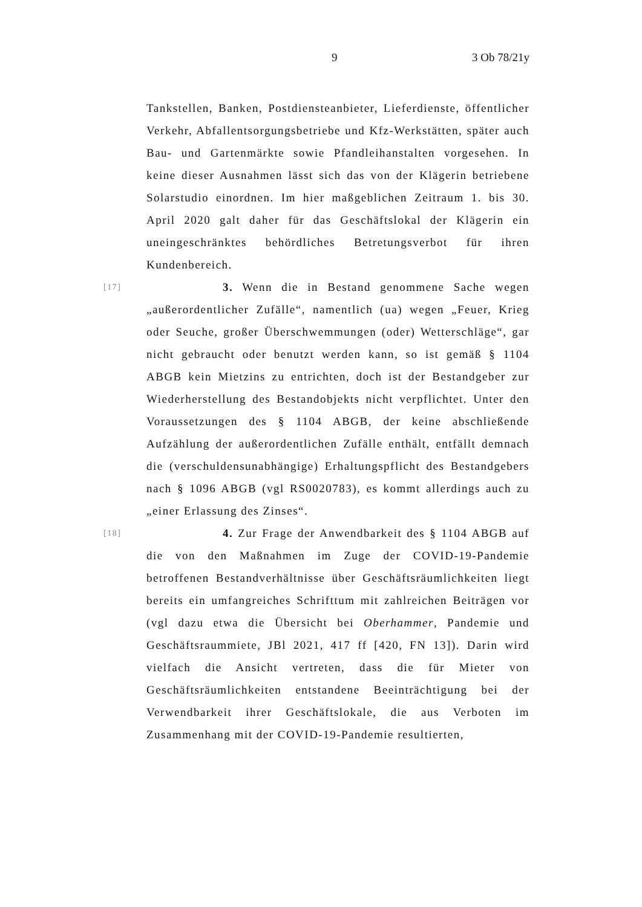9 3 Ob 78/21y
Tankstellen, Banken, Postdiensteanbieter, Lieferdienste, öffentlicher Verkehr, Abfallentsorgungsbetriebe und Kfz-Werkstätten, später auch Bau- und Gartenmärkte sowie Pfandleihanstalten vorgesehen. In keine dieser Ausnahmen lässt sich das von der Klägerin betriebene Solarstudio einordnen. Im hier maßgeblichen Zeitraum 1. bis 30. April 2020 galt daher für das Geschäftslokal der Klägerin ein uneingeschränktes behördliches Betretungsverbot für ihren Kundenbereich.
[17]
3. Wenn die in Bestand genommene Sache wegen „außerordentlicher Zufälle“, namentlich (ua) wegen „Feuer, Krieg oder Seuche, großer Überschwemmungen (oder) Wetterschläge“, gar nicht gebraucht oder benutzt werden kann, so ist gemäß § 1104 ABGB kein Mietzins zu entrichten, doch ist der Bestandgeber zur Wiederherstellung des Bestandobjekts nicht verpflichtet. Unter den Voraussetzungen des § 1104 ABGB, der keine abschließende Aufzählung der außerordentlichen Zufälle enthält, entfällt demnach die (verschuldensunabhängige) Erhaltungspflicht des Bestandgebers nach § 1096 ABGB (vgl RS0020783), es kommt allerdings auch zu „einer Erlassung des Zinses“.
[18]
4. Zur Frage der Anwendbarkeit des § 1104 ABGB auf die von den Maßnahmen im Zuge der COVID-19-Pandemie betroffenen Bestandverhältnisse über Geschäftsräumlichkeiten liegt bereits ein umfangreiches Schrifttum mit zahlreichen Beiträgen vor (vgl dazu etwa die Übersicht bei Oberhammer, Pandemie und Geschäftsraummiete, JBl 2021, 417 ff [420, FN 13]). Darin wird vielfach die Ansicht vertreten, dass die für Mieter von Geschäftsräumlichkeiten entstandene Beeinträchtigung bei der Verwendbarkeit ihrer Geschäftslokale, die aus Verboten im Zusammenhang mit der COVID-19-Pandemie resultierten,